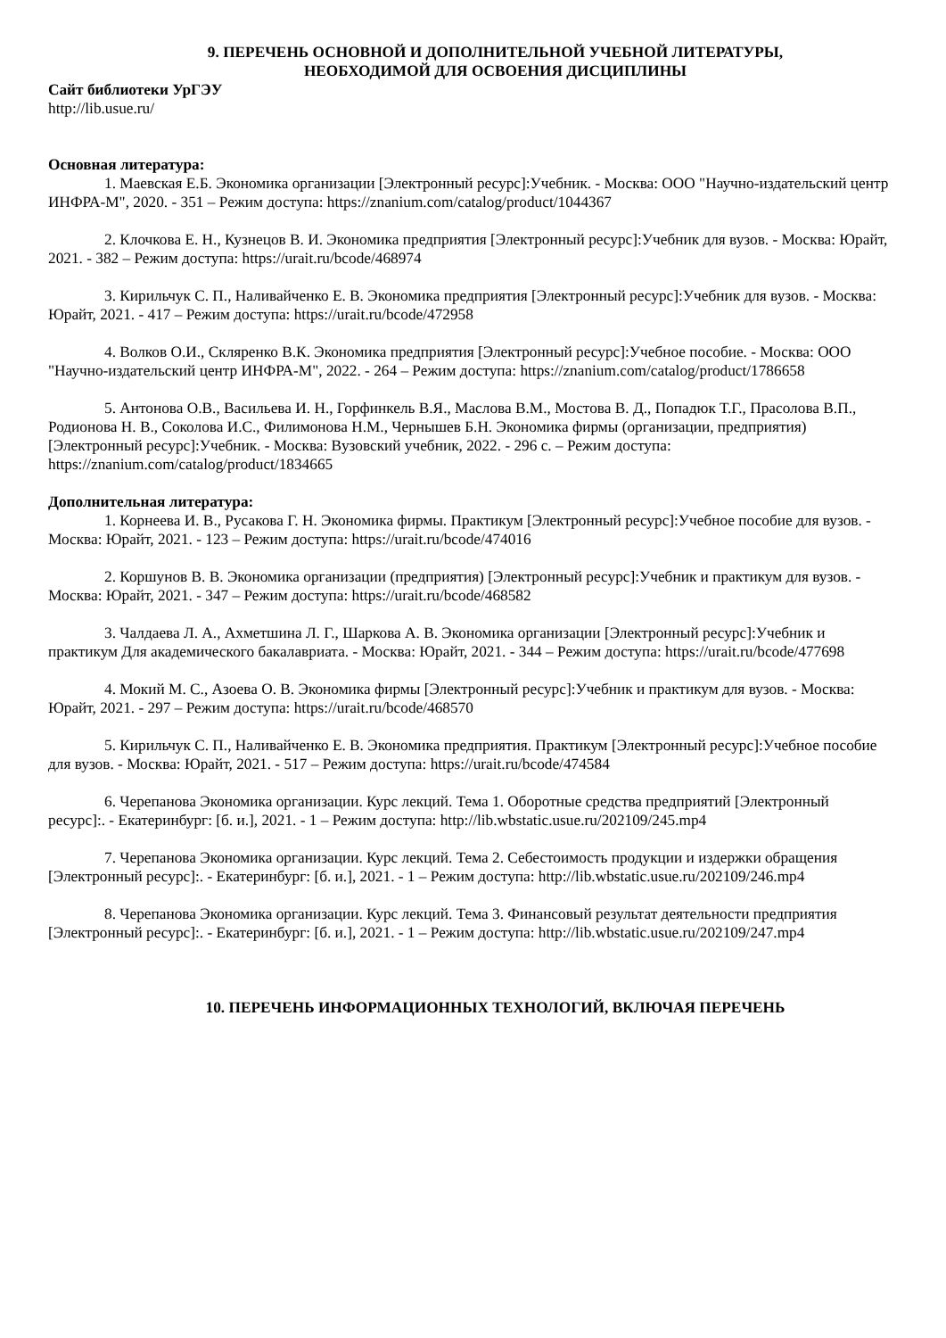9. ПЕРЕЧЕНЬ ОСНОВНОЙ И ДОПОЛНИТЕЛЬНОЙ УЧЕБНОЙ ЛИТЕРАТУРЫ,
НЕОБХОДИМОЙ ДЛЯ ОСВОЕНИЯ ДИСЦИПЛИНЫ
Сайт библиотеки УрГЭУ
http://lib.usue.ru/
Основная литература:
1. Маевская Е.Б. Экономика организации [Электронный ресурс]:Учебник. - Москва: ООО "Научно-издательский центр ИНФРА-М", 2020. - 351 – Режим доступа: https://znanium.com/catalog/product/1044367
2. Клочкова Е. Н., Кузнецов В. И. Экономика предприятия [Электронный ресурс]:Учебник для вузов. - Москва: Юрайт, 2021. - 382 – Режим доступа: https://urait.ru/bcode/468974
3. Кирильчук С. П., Наливайченко Е. В. Экономика предприятия [Электронный ресурс]:Учебник для вузов. - Москва: Юрайт, 2021. - 417 – Режим доступа: https://urait.ru/bcode/472958
4. Волков О.И., Скляренко В.К. Экономика предприятия [Электронный ресурс]:Учебное пособие. - Москва: ООО "Научно-издательский центр ИНФРА-М", 2022. - 264 – Режим доступа: https://znanium.com/catalog/product/1786658
5. Антонова О.В., Васильева И. Н., Горфинкель В.Я., Маслова В.М., Мостова В. Д., Попадюк Т.Г., Прасолова В.П., Родионова Н. В., Соколова И.С., Филимонова Н.М., Чернышев Б.Н. Экономика фирмы (организации, предприятия) [Электронный ресурс]:Учебник. - Москва: Вузовский учебник, 2022. - 296 с. – Режим доступа: https://znanium.com/catalog/product/1834665
Дополнительная литература:
1. Корнеева И. В., Русакова Г. Н. Экономика фирмы. Практикум [Электронный ресурс]:Учебное пособие для вузов. - Москва: Юрайт, 2021. - 123 – Режим доступа: https://urait.ru/bcode/474016
2. Коршунов В. В. Экономика организации (предприятия) [Электронный ресурс]:Учебник и практикум для вузов. - Москва: Юрайт, 2021. - 347 – Режим доступа: https://urait.ru/bcode/468582
3. Чалдаева Л. А., Ахметшина Л. Г., Шаркова А. В. Экономика организации [Электронный ресурс]:Учебник и практикум Для академического бакалавриата. - Москва: Юрайт, 2021. - 344 – Режим доступа: https://urait.ru/bcode/477698
4. Мокий М. С., Азоева О. В. Экономика фирмы [Электронный ресурс]:Учебник и практикум для вузов. - Москва: Юрайт, 2021. - 297 – Режим доступа: https://urait.ru/bcode/468570
5. Кирильчук С. П., Наливайченко Е. В. Экономика предприятия. Практикум [Электронный ресурс]:Учебное пособие для вузов. - Москва: Юрайт, 2021. - 517 – Режим доступа: https://urait.ru/bcode/474584
6. Черепанова Экономика организации. Курс лекций. Тема 1. Оборотные средства предприятий [Электронный ресурс]:. - Екатеринбург: [б. и.], 2021. - 1 – Режим доступа: http://lib.wbstatic.usue.ru/202109/245.mp4
7. Черепанова Экономика организации. Курс лекций. Тема 2. Себестоимость продукции и издержки обращения [Электронный ресурс]:. - Екатеринбург: [б. и.], 2021. - 1 – Режим доступа: http://lib.wbstatic.usue.ru/202109/246.mp4
8. Черепанова Экономика организации. Курс лекций. Тема 3. Финансовый результат деятельности предприятия [Электронный ресурс]:. - Екатеринбург: [б. и.], 2021. - 1 – Режим доступа: http://lib.wbstatic.usue.ru/202109/247.mp4
10. ПЕРЕЧЕНЬ ИНФОРМАЦИОННЫХ ТЕХНОЛОГИЙ, ВКЛЮЧАЯ ПЕРЕЧЕНЬ